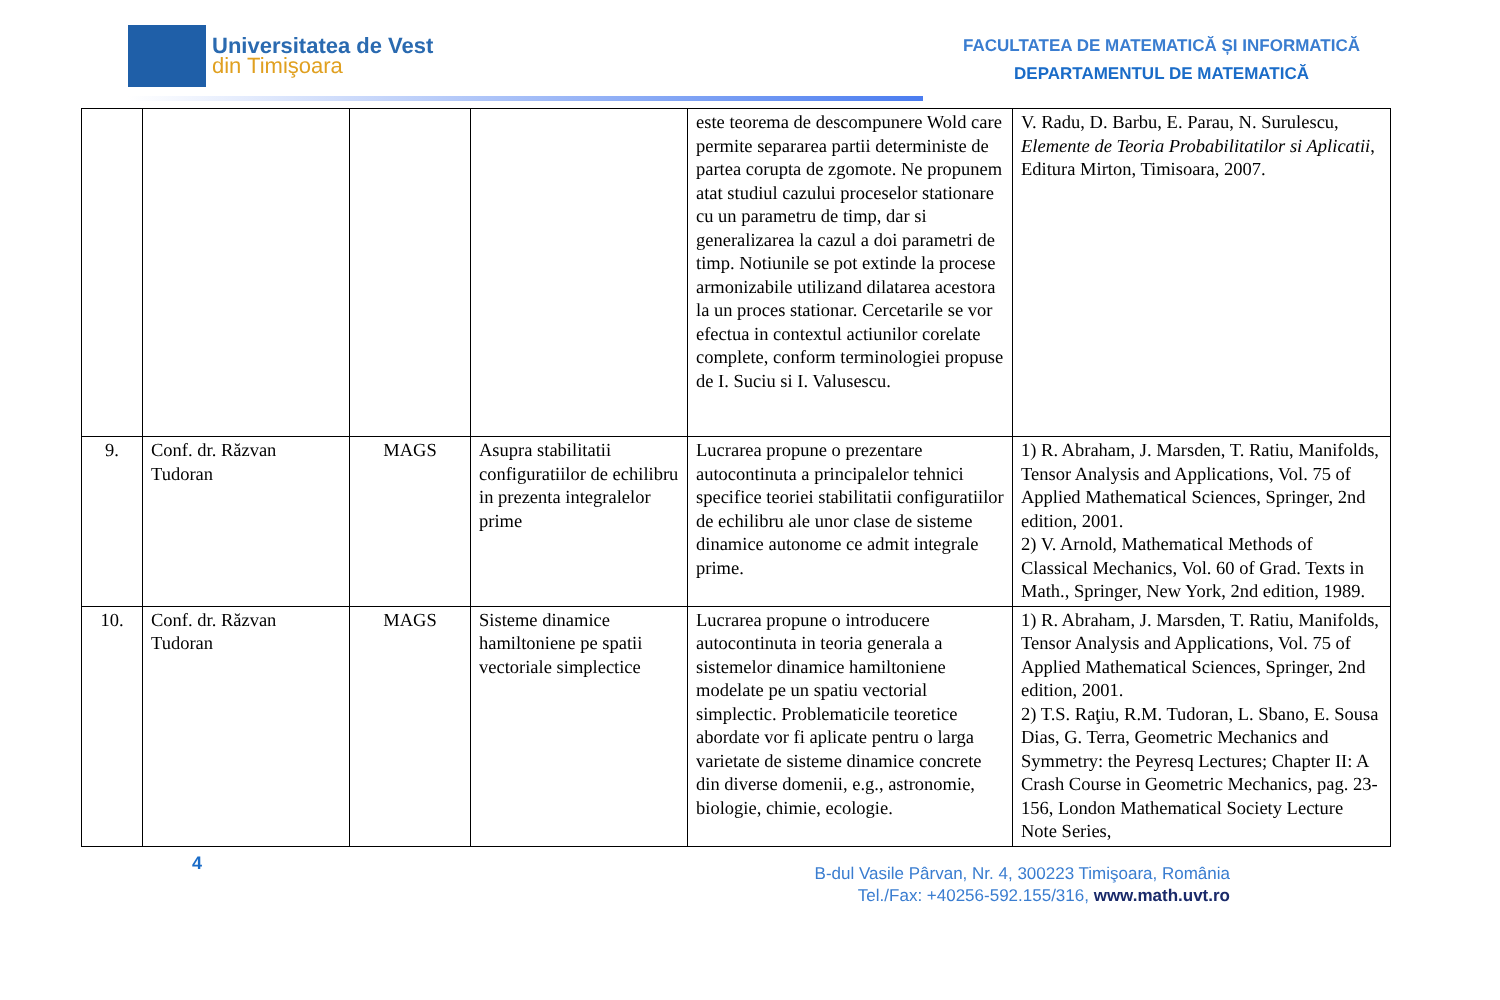Universitatea de Vest
din Timişoara
FACULTATEA DE MATEMATICĂ ȘI INFORMATICĂ
DEPARTAMENTUL DE MATEMATICĂ
| | | | | este teorema de descompunere Wold care permite separarea partii deterministe de partea corupta de zgomote. Ne propunem atat studiul cazului proceselor stationare cu un parametru de timp, dar si generalizarea la cazul a doi parametri de timp. Notiunile se pot extinde la procese armonizabile utilizand dilatarea acestora la un proces stationar. Cercetarile se vor efectua in contextul actiunilor corelate complete, conform terminologiei propuse de I. Suciu si I. Valusescu. | V. Radu, D. Barbu, E. Parau, N. Surulescu, Elemente de Teoria Probabilitatilor si Aplicatii , Editura Mirton, Timisoara, 2007. |
| 9. | Conf. dr. Răzvan Tudoran | MAGS | Asupra stabilitatii configuratiilor de echilibru in prezenta integralelor prime | Lucrarea propune o prezentare autocontinuta a principalelor tehnici specifice teoriei stabilitatii configuratiilor de echilibru ale unor clase de sisteme dinamice autonome ce admit integrale prime. | 1) R. Abraham, J. Marsden, T. Ratiu, Manifolds, Tensor Analysis and Applications, Vol. 75 of Applied Mathematical Sciences, Springer, 2nd edition, 2001. 2) V. Arnold, Mathematical Methods of Classical Mechanics, Vol. 60 of Grad. Texts in Math., Springer, New York, 2nd edition, 1989. |
| 10. | Conf. dr. Răzvan Tudoran | MAGS | Sisteme dinamice hamiltoniene pe spatii vectoriale simplectice | Lucrarea propune o introducere autocontinuta in teoria generala a sistemelor dinamice hamiltoniene modelate pe un spatiu vectorial simplectic. Problematicile teoretice abordate vor fi aplicate pentru o larga varietate de sisteme dinamice concrete din diverse domenii, e.g., astronomie, biologie, chimie, ecologie. | 1) R. Abraham, J. Marsden, T. Ratiu, Manifolds, Tensor Analysis and Applications, Vol. 75 of Applied Mathematical Sciences, Springer, 2nd edition, 2001. 2) T.S. Raţiu, R.M. Tudoran, L. Sbano, E. Sousa Dias, G. Terra, Geometric Mechanics and Symmetry: the Peyresq Lectures; Chapter II: A Crash Course in Geometric Mechanics, pag. 23-156, London Mathematical Society Lecture Note Series, |
4
B-dul Vasile Pârvan, Nr. 4, 300223 Timişoara, România
Tel./Fax: +40256-592.155/316, www.math.uvt.ro